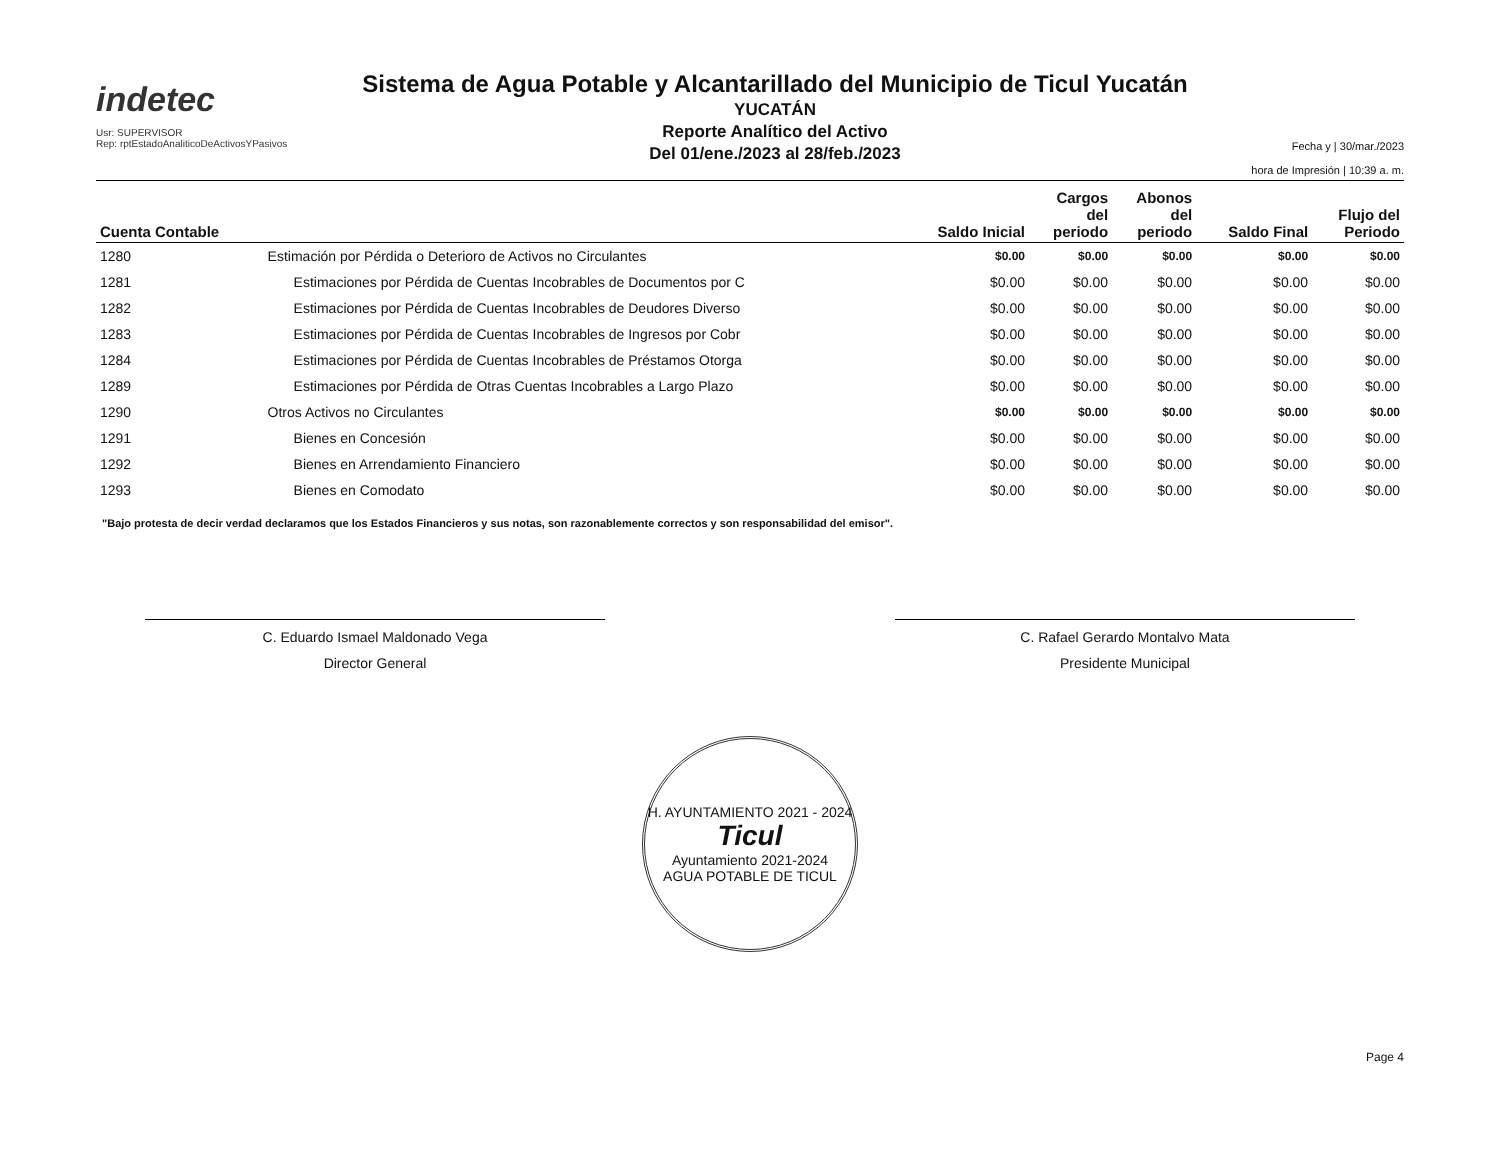indetec
Usr: SUPERVISOR
Rep: rptEstadoAnaliticoDeActivosYPasivos
Sistema de Agua Potable y Alcantarillado del Municipio de Ticul Yucatán
YUCATÁN
Reporte Analítico del Activo
Del 01/ene./2023 al 28/feb./2023
Fecha y | 30/mar./2023
hora de Impresión | 10:39 a. m.
| Cuenta Contable | | Saldo Inicial | Cargos del periodo | Abonos del periodo | Saldo Final | Flujo del Periodo |
| --- | --- | --- | --- | --- | --- | --- |
| 1280 | Estimación por Pérdida o Deterioro de Activos no Circulantes | $0.00 | $0.00 | $0.00 | $0.00 | $0.00 |
| 1281 | Estimaciones por Pérdida de Cuentas Incobrables de Documentos por C | $0.00 | $0.00 | $0.00 | $0.00 | $0.00 |
| 1282 | Estimaciones por Pérdida de Cuentas Incobrables de Deudores Diverso | $0.00 | $0.00 | $0.00 | $0.00 | $0.00 |
| 1283 | Estimaciones por Pérdida de Cuentas Incobrables de Ingresos por Cobr | $0.00 | $0.00 | $0.00 | $0.00 | $0.00 |
| 1284 | Estimaciones por Pérdida de Cuentas Incobrables de Préstamos Otorga | $0.00 | $0.00 | $0.00 | $0.00 | $0.00 |
| 1289 | Estimaciones por Pérdida de Otras Cuentas Incobrables a Largo Plazo | $0.00 | $0.00 | $0.00 | $0.00 | $0.00 |
| 1290 | Otros Activos no Circulantes | $0.00 | $0.00 | $0.00 | $0.00 | $0.00 |
| 1291 | Bienes en Concesión | $0.00 | $0.00 | $0.00 | $0.00 | $0.00 |
| 1292 | Bienes en Arrendamiento Financiero | $0.00 | $0.00 | $0.00 | $0.00 | $0.00 |
| 1293 | Bienes en Comodato | $0.00 | $0.00 | $0.00 | $0.00 | $0.00 |
"Bajo protesta de decir verdad declaramos que los Estados Financieros y sus notas, son razonablemente correctos y son responsabilidad del emisor".
C. Eduardo Ismael Maldonado Vega
Director General
C. Rafael Gerardo Montalvo Mata
Presidente Municipal
H. AYUNTAMIENTO 2021 - 2024
Ticul
Ayuntamiento 2021-2024
AGUA POTABLE DE TICUL
Page 4